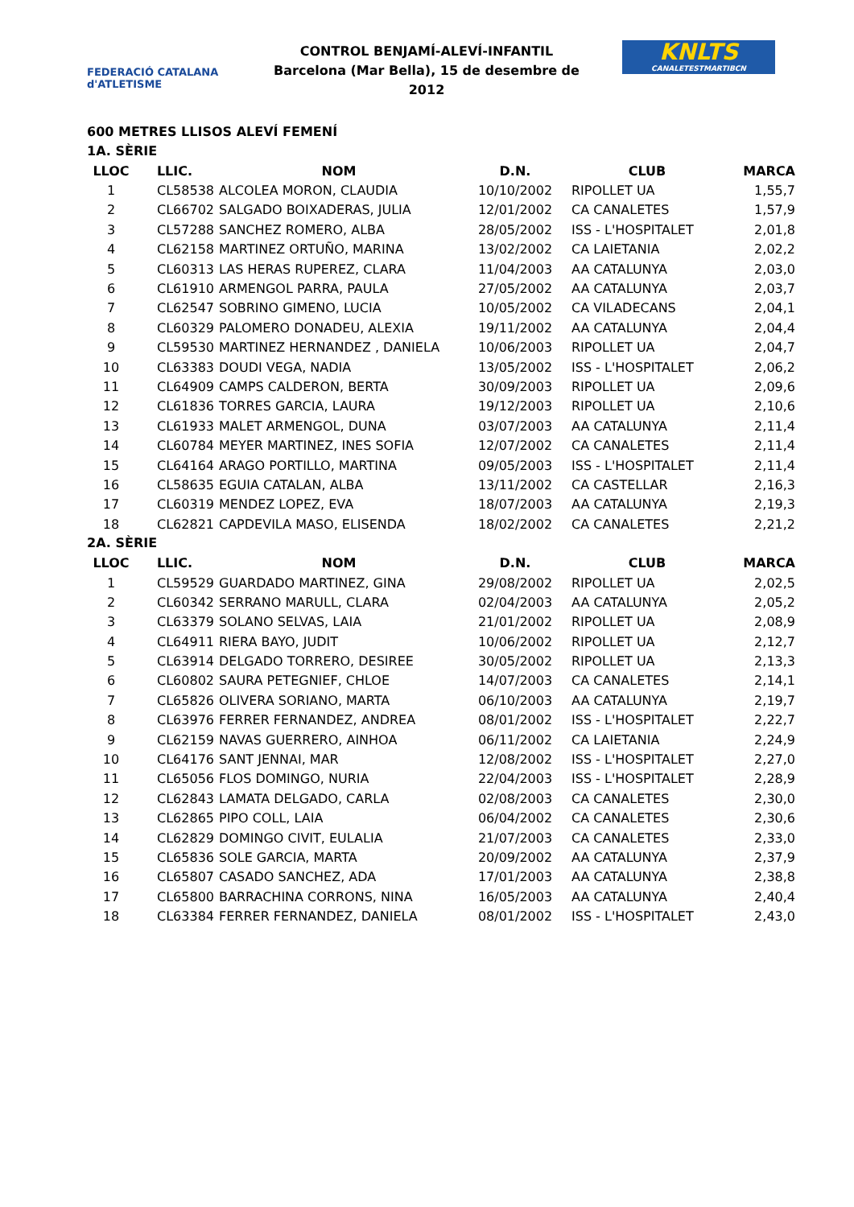FEDERACIÓ CATALANA d'ATLETISME
CONTROL BENJAMÍ-ALEVÍ-INFANTIL
Barcelona (Mar Bella), 15 de desembre de 2012
KNLTS
CANALETESTMARTIBCN
600 METRES LLISOS ALEVÍ FEMENÍ
1A. SÈRIE
| LLOC | LLIC. | NOM | D.N. | CLUB | MARCA |
| --- | --- | --- | --- | --- | --- |
| 1 | CL58538 | ALCOLEA MORON, CLAUDIA | 10/10/2002 | RIPOLLET UA | 1,55,7 |
| 2 | CL66702 | SALGADO BOIXADERAS, JULIA | 12/01/2002 | CA CANALETES | 1,57,9 |
| 3 | CL57288 | SANCHEZ ROMERO, ALBA | 28/05/2002 | ISS - L'HOSPITALET | 2,01,8 |
| 4 | CL62158 | MARTINEZ ORTUÑO, MARINA | 13/02/2002 | CA LAIETANIA | 2,02,2 |
| 5 | CL60313 | LAS HERAS RUPEREZ, CLARA | 11/04/2003 | AA CATALUNYA | 2,03,0 |
| 6 | CL61910 | ARMENGOL PARRA, PAULA | 27/05/2002 | AA CATALUNYA | 2,03,7 |
| 7 | CL62547 | SOBRINO GIMENO, LUCIA | 10/05/2002 | CA VILADECANS | 2,04,1 |
| 8 | CL60329 | PALOMERO DONADEU, ALEXIA | 19/11/2002 | AA CATALUNYA | 2,04,4 |
| 9 | CL59530 | MARTINEZ HERNANDEZ , DANIELA | 10/06/2003 | RIPOLLET UA | 2,04,7 |
| 10 | CL63383 | DOUDI VEGA, NADIA | 13/05/2002 | ISS - L'HOSPITALET | 2,06,2 |
| 11 | CL64909 | CAMPS CALDERON, BERTA | 30/09/2003 | RIPOLLET UA | 2,09,6 |
| 12 | CL61836 | TORRES GARCIA, LAURA | 19/12/2003 | RIPOLLET UA | 2,10,6 |
| 13 | CL61933 | MALET ARMENGOL, DUNA | 03/07/2003 | AA CATALUNYA | 2,11,4 |
| 14 | CL60784 | MEYER MARTINEZ, INES SOFIA | 12/07/2002 | CA CANALETES | 2,11,4 |
| 15 | CL64164 | ARAGO PORTILLO, MARTINA | 09/05/2003 | ISS - L'HOSPITALET | 2,11,4 |
| 16 | CL58635 | EGUIA CATALAN, ALBA | 13/11/2002 | CA CASTELLAR | 2,16,3 |
| 17 | CL60319 | MENDEZ LOPEZ, EVA | 18/07/2003 | AA CATALUNYA | 2,19,3 |
| 18 | CL62821 | CAPDEVILA MASO, ELISENDA | 18/02/2002 | CA CANALETES | 2,21,2 |
2A. SÈRIE
| LLOC | LLIC. | NOM | D.N. | CLUB | MARCA |
| --- | --- | --- | --- | --- | --- |
| 1 | CL59529 | GUARDADO MARTINEZ, GINA | 29/08/2002 | RIPOLLET UA | 2,02,5 |
| 2 | CL60342 | SERRANO MARULL, CLARA | 02/04/2003 | AA CATALUNYA | 2,05,2 |
| 3 | CL63379 | SOLANO SELVAS, LAIA | 21/01/2002 | RIPOLLET UA | 2,08,9 |
| 4 | CL64911 | RIERA BAYO, JUDIT | 10/06/2002 | RIPOLLET UA | 2,12,7 |
| 5 | CL63914 | DELGADO TORRERO, DESIREE | 30/05/2002 | RIPOLLET UA | 2,13,3 |
| 6 | CL60802 | SAURA PETEGNIEF, CHLOE | 14/07/2003 | CA CANALETES | 2,14,1 |
| 7 | CL65826 | OLIVERA SORIANO, MARTA | 06/10/2003 | AA CATALUNYA | 2,19,7 |
| 8 | CL63976 | FERRER FERNANDEZ, ANDREA | 08/01/2002 | ISS - L'HOSPITALET | 2,22,7 |
| 9 | CL62159 | NAVAS GUERRERO, AINHOA | 06/11/2002 | CA LAIETANIA | 2,24,9 |
| 10 | CL64176 | SANT JENNAI, MAR | 12/08/2002 | ISS - L'HOSPITALET | 2,27,0 |
| 11 | CL65056 | FLOS DOMINGO, NURIA | 22/04/2003 | ISS - L'HOSPITALET | 2,28,9 |
| 12 | CL62843 | LAMATA DELGADO, CARLA | 02/08/2003 | CA CANALETES | 2,30,0 |
| 13 | CL62865 | PIPO COLL, LAIA | 06/04/2002 | CA CANALETES | 2,30,6 |
| 14 | CL62829 | DOMINGO CIVIT, EULALIA | 21/07/2003 | CA CANALETES | 2,33,0 |
| 15 | CL65836 | SOLE GARCIA, MARTA | 20/09/2002 | AA CATALUNYA | 2,37,9 |
| 16 | CL65807 | CASADO SANCHEZ, ADA | 17/01/2003 | AA CATALUNYA | 2,38,8 |
| 17 | CL65800 | BARRACHINA CORRONS, NINA | 16/05/2003 | AA CATALUNYA | 2,40,4 |
| 18 | CL63384 | FERRER FERNANDEZ, DANIELA | 08/01/2002 | ISS - L'HOSPITALET | 2,43,0 |